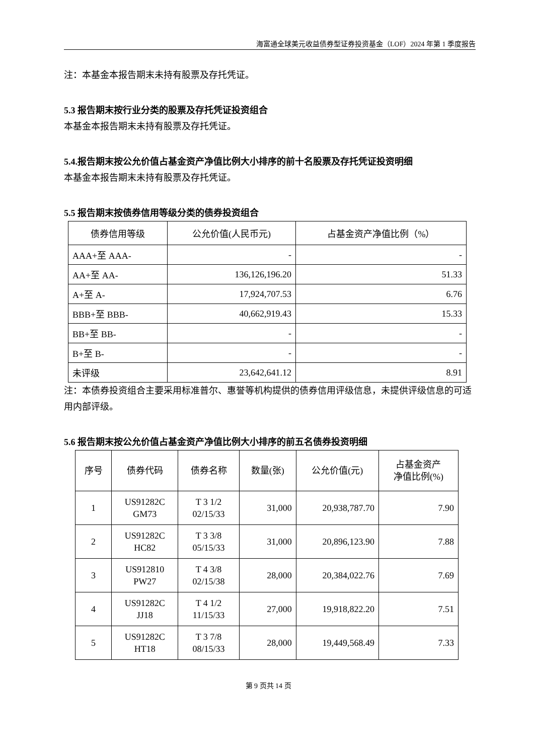海富通全球美元收益债券型证券投资基金（LOF）2024 年第 1 季度报告
注：本基金本报告期末未持有股票及存托凭证。
5.3 报告期末按行业分类的股票及存托凭证投资组合
本基金本报告期末未持有股票及存托凭证。
5.4.报告期末按公允价值占基金资产净值比例大小排序的前十名股票及存托凭证投资明细
本基金本报告期末未持有股票及存托凭证。
5.5 报告期末按债券信用等级分类的债券投资组合
| 债券信用等级 | 公允价值(人民币元) | 占基金资产净值比例（%） |
| --- | --- | --- |
| AAA+至 AAA- | - | - |
| AA+至 AA- | 136,126,196.20 | 51.33 |
| A+至 A- | 17,924,707.53 | 6.76 |
| BBB+至 BBB- | 40,662,919.43 | 15.33 |
| BB+至 BB- | - | - |
| B+至 B- | - | - |
| 未评级 | 23,642,641.12 | 8.91 |
注：本债券投资组合主要采用标准普尔、惠誉等机构提供的债券信用评级信息，未提供评级信息的可适用内部评级。
5.6 报告期末按公允价值占基金资产净值比例大小排序的前五名债券投资明细
| 序号 | 债券代码 | 债券名称 | 数量(张) | 公允价值(元) | 占基金资产 净值比例(%) |
| --- | --- | --- | --- | --- | --- |
| 1 | US91282C GM73 | T 3 1/2 02/15/33 | 31,000 | 20,938,787.70 | 7.90 |
| 2 | US91282C HC82 | T 3 3/8 05/15/33 | 31,000 | 20,896,123.90 | 7.88 |
| 3 | US912810 PW27 | T 4 3/8 02/15/38 | 28,000 | 20,384,022.76 | 7.69 |
| 4 | US91282C JJ18 | T 4 1/2 11/15/33 | 27,000 | 19,918,822.20 | 7.51 |
| 5 | US91282C HT18 | T 3 7/8 08/15/33 | 28,000 | 19,449,568.49 | 7.33 |
第 9 页共 14 页